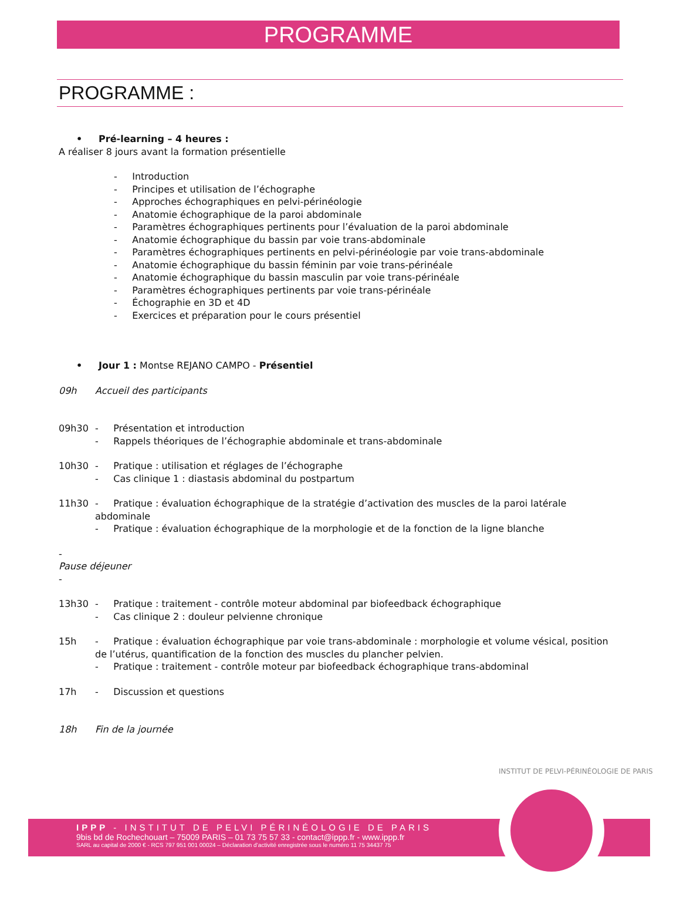PROGRAMME
PROGRAMME :
• Pré-learning – 4 heures :
A réaliser 8 jours avant la formation présentielle
- Introduction
- Principes et utilisation de l’échographe
- Approches échographiques en pelvi-périnéologie
- Anatomie échographique de la paroi abdominale
- Paramètres échographiques pertinents pour l’évaluation de la paroi abdominale
- Anatomie échographique du bassin par voie trans-abdominale
- Paramètres échographiques pertinents en pelvi-périnéologie par voie trans-abdominale
- Anatomie échographique du bassin féminin par voie trans-périnéale
- Anatomie échographique du bassin masculin par voie trans-périnéale
- Paramètres échographiques pertinents par voie trans-périnéale
- Échographie en 3D et 4D
- Exercices et préparation pour le cours présentiel
• Jour 1 : Montse REJANO CAMPO - Présentiel
09h Accueil des participants
09h30 - Présentation et introduction
- Rappels théoriques de l’échographie abdominale et trans-abdominale
10h30 - Pratique : utilisation et réglages de l’échographe
- Cas clinique 1 : diastasis abdominal du postpartum
11h30 - Pratique : évaluation échographique de la stratégie d’activation des muscles de la paroi latérale abdominale
- Pratique : évaluation échographique de la morphologie et de la fonction de la ligne blanche
-
Pause déjeuner
-
13h30 - Pratique : traitement - contrôle moteur abdominal par biofeedback échographique
- Cas clinique 2 : douleur pelvienne chronique
15h - Pratique : évaluation échographique par voie trans-abdominale : morphologie et volume vésical, position de l’utérus, quantification de la fonction des muscles du plancher pelvien.
- Pratique : traitement - contrôle moteur par biofeedback échographique trans-abdominal
17h - Discussion et questions
18h Fin de la journée
IPPP - INSTITUT DE PELVI PÉRINÉOLOGIE DE PARIS
9bis bd de Rochechouart – 75009 PARIS – 01 73 75 57 33 - contact@ippp.fr - www.ippp.fr
SARL au capital de 2000 € - RCS 797 951 001 00024 – Déclaration d’activité enregistrée sous le numéro 11 75 34437 75
INSTITUT DE PELVI-PÉRINÉOLOGIE DE PARIS